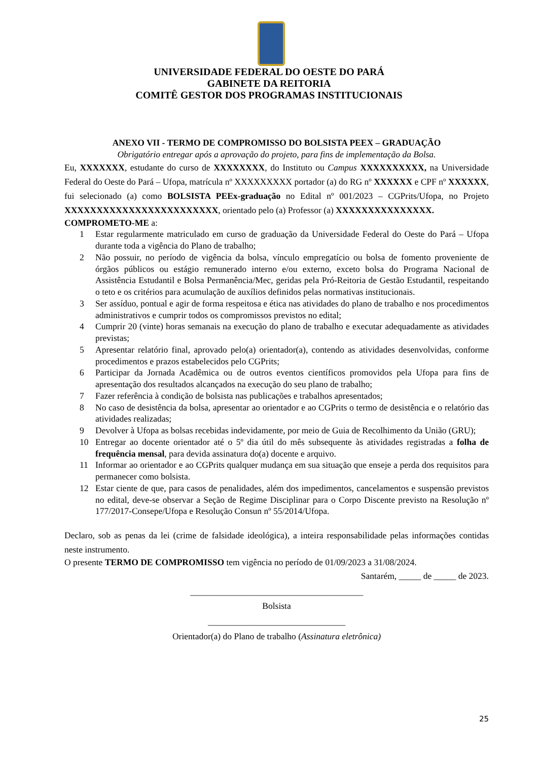UNIVERSIDADE FEDERAL DO OESTE DO PARÁ
GABINETE DA REITORIA
COMITÊ GESTOR DOS PROGRAMAS INSTITUCIONAIS
ANEXO VII - TERMO DE COMPROMISSO DO BOLSISTA PEEX – GRADUAÇÃO
Obrigatório entregar após a aprovação do projeto, para fins de implementação da Bolsa.
Eu, XXXXXXX, estudante do curso de XXXXXXXX, do Instituto ou Campus XXXXXXXXXX, na Universidade Federal do Oeste do Pará – Ufopa, matrícula nº XXXXXXXXX portador (a) do RG nº XXXXXX e CPF nº XXXXXX, fui selecionado (a) como BOLSISTA PEEx-graduação no Edital nº 001/2023 – CGPrits/Ufopa, no Projeto XXXXXXXXXXXXXXXXXXXXXXXX, orientado pelo (a) Professor (a) XXXXXXXXXXXXXXX.
COMPROMETO-ME a:
1 Estar regularmente matriculado em curso de graduação da Universidade Federal do Oeste do Pará – Ufopa durante toda a vigência do Plano de trabalho;
2 Não possuir, no período de vigência da bolsa, vínculo empregatício ou bolsa de fomento proveniente de órgãos públicos ou estágio remunerado interno e/ou externo, exceto bolsa do Programa Nacional de Assistência Estudantil e Bolsa Permanência/Mec, geridas pela Pró-Reitoria de Gestão Estudantil, respeitando o teto e os critérios para acumulação de auxílios definidos pelas normativas institucionais.
3 Ser assíduo, pontual e agir de forma respeitosa e ética nas atividades do plano de trabalho e nos procedimentos administrativos e cumprir todos os compromissos previstos no edital;
4 Cumprir 20 (vinte) horas semanais na execução do plano de trabalho e executar adequadamente as atividades previstas;
5 Apresentar relatório final, aprovado pelo(a) orientador(a), contendo as atividades desenvolvidas, conforme procedimentos e prazos estabelecidos pelo CGPrits;
6 Participar da Jornada Acadêmica ou de outros eventos científicos promovidos pela Ufopa para fins de apresentação dos resultados alcançados na execução do seu plano de trabalho;
7 Fazer referência à condição de bolsista nas publicações e trabalhos apresentados;
8 No caso de desistência da bolsa, apresentar ao orientador e ao CGPrits o termo de desistência e o relatório das atividades realizadas;
9 Devolver à Ufopa as bolsas recebidas indevidamente, por meio de Guia de Recolhimento da União (GRU);
10 Entregar ao docente orientador até o 5º dia útil do mês subsequente às atividades registradas a folha de frequência mensal, para devida assinatura do(a) docente e arquivo.
11 Informar ao orientador e ao CGPrits qualquer mudança em sua situação que enseje a perda dos requisitos para permanecer como bolsista.
12 Estar ciente de que, para casos de penalidades, além dos impedimentos, cancelamentos e suspensão previstos no edital, deve-se observar a Seção de Regime Disciplinar para o Corpo Discente previsto na Resolução nº 177/2017-Consepe/Ufopa e Resolução Consun nº 55/2014/Ufopa.
Declaro, sob as penas da lei (crime de falsidade ideológica), a inteira responsabilidade pelas informações contidas neste instrumento.
O presente TERMO DE COMPROMISSO tem vigência no período de 01/09/2023 a 31/08/2024.
Santarém, _____ de _____ de 2023.
_______________________________________
Bolsista
_______________________________
Orientador(a) do Plano de trabalho (Assinatura eletrônica)
25